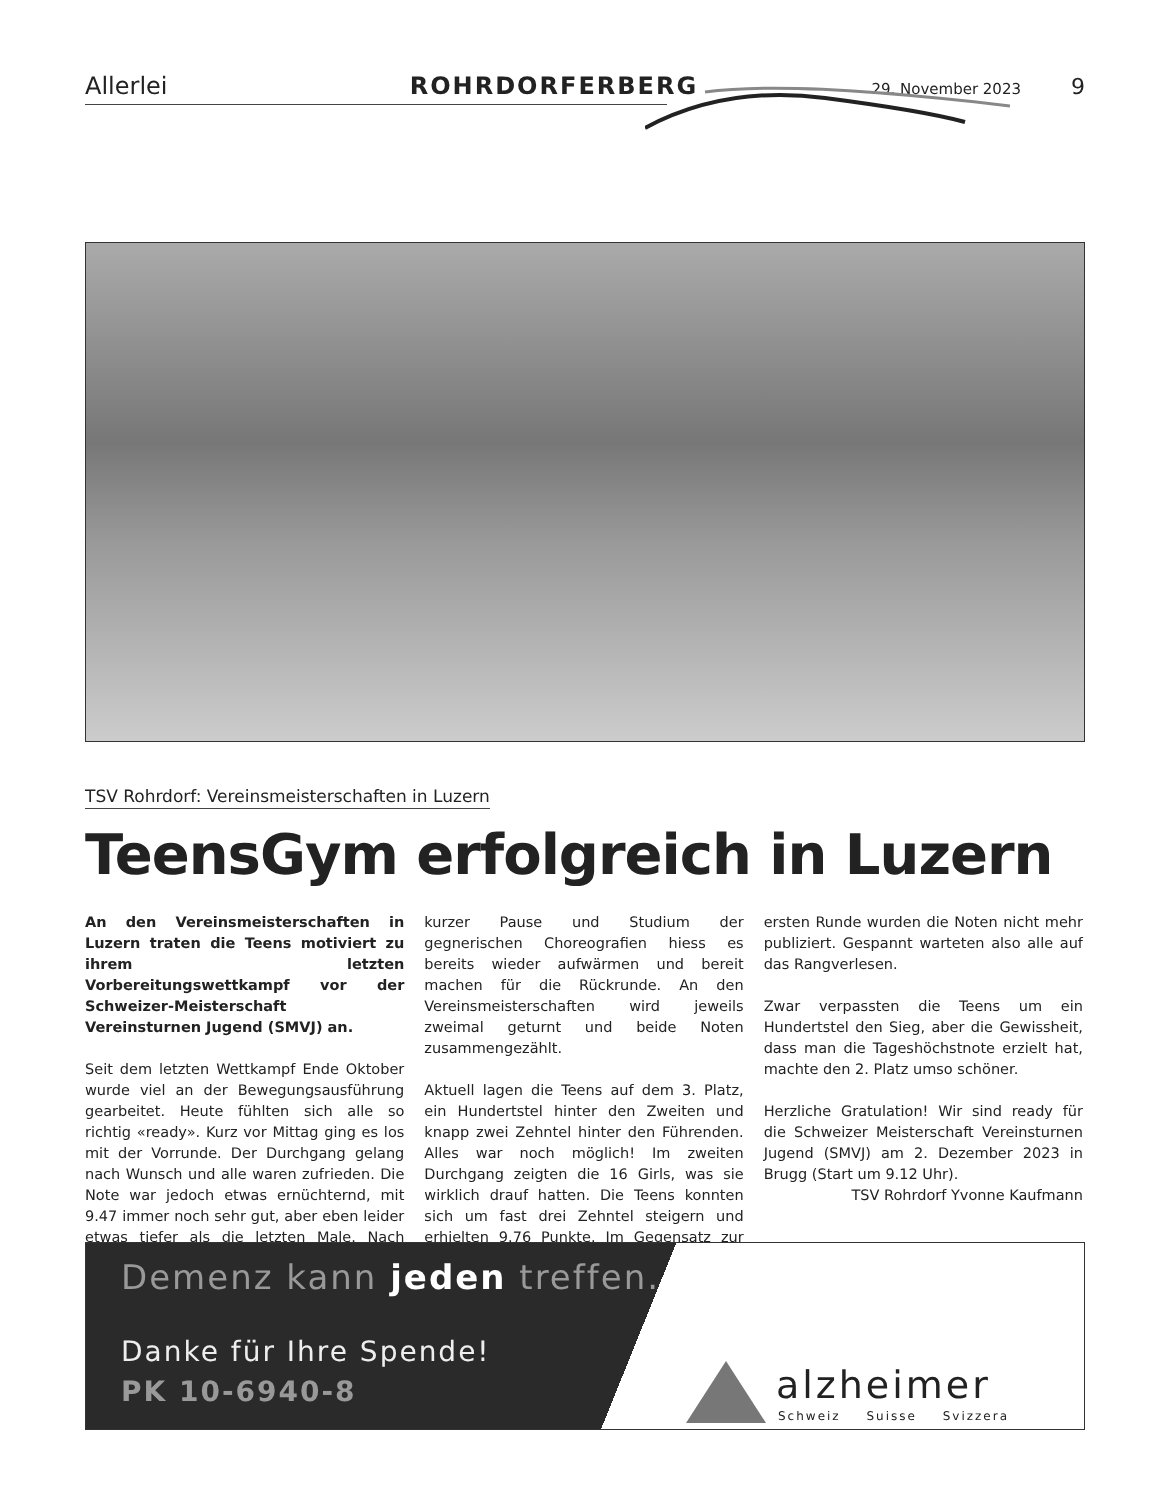Allerlei ROHRDORFERBERG 29. November 2023 9
TSV Rohrdorf: Vereinsmeisterschaften in Luzern
TeensGym erfolgreich in Luzern
An den Vereinsmeisterschaften in Luzern traten die Teens motiviert zu ihrem letzten Vorbereitungswettkampf vor der Schweizer-Meisterschaft Vereinsturnen Jugend (SMVJ) an.
Seit dem letzten Wettkampf Ende Oktober wurde viel an der Bewegungsausführung gearbeitet. Heute fühlten sich alle so richtig «ready». Kurz vor Mittag ging es los mit der Vorrunde. Der Durchgang gelang nach Wunsch und alle waren zufrieden. Die Note war jedoch etwas ernüchternd, mit 9.47 immer noch sehr gut, aber eben leider etwas tiefer als die letzten Male. Nach kurzer Pause und Studium der gegnerischen Choreografien hiess es bereits wieder aufwärmen und bereit machen für die Rückrunde. An den Vereinsmeisterschaften wird jeweils zweimal geturnt und beide Noten zusammengezählt.
Aktuell lagen die Teens auf dem 3. Platz, ein Hundertstel hinter den Zweiten und knapp zwei Zehntel hinter den Führenden. Alles war noch möglich! Im zweiten Durchgang zeigten die 16 Girls, was sie wirklich drauf hatten. Die Teens konnten sich um fast drei Zehntel steigern und erhielten 9.76 Punkte. Im Gegensatz zur ersten Runde wurden die Noten nicht mehr publiziert. Gespannt warteten also alle auf das Rangverlesen.
Zwar verpassten die Teens um ein Hundertstel den Sieg, aber die Gewissheit, dass man die Tageshöchstnote erzielt hat, machte den 2. Platz umso schöner.
Herzliche Gratulation! Wir sind ready für die Schweizer Meisterschaft Vereinsturnen Jugend (SMVJ) am 2. Dezember 2023 in Brugg (Start um 9.12 Uhr).
TSV Rohrdorf Yvonne Kaufmann
Demenz kann jeden treffen.
Danke für Ihre Spende!
PK 10-6940-8 alzheimer
Schweiz Suisse Svizzera